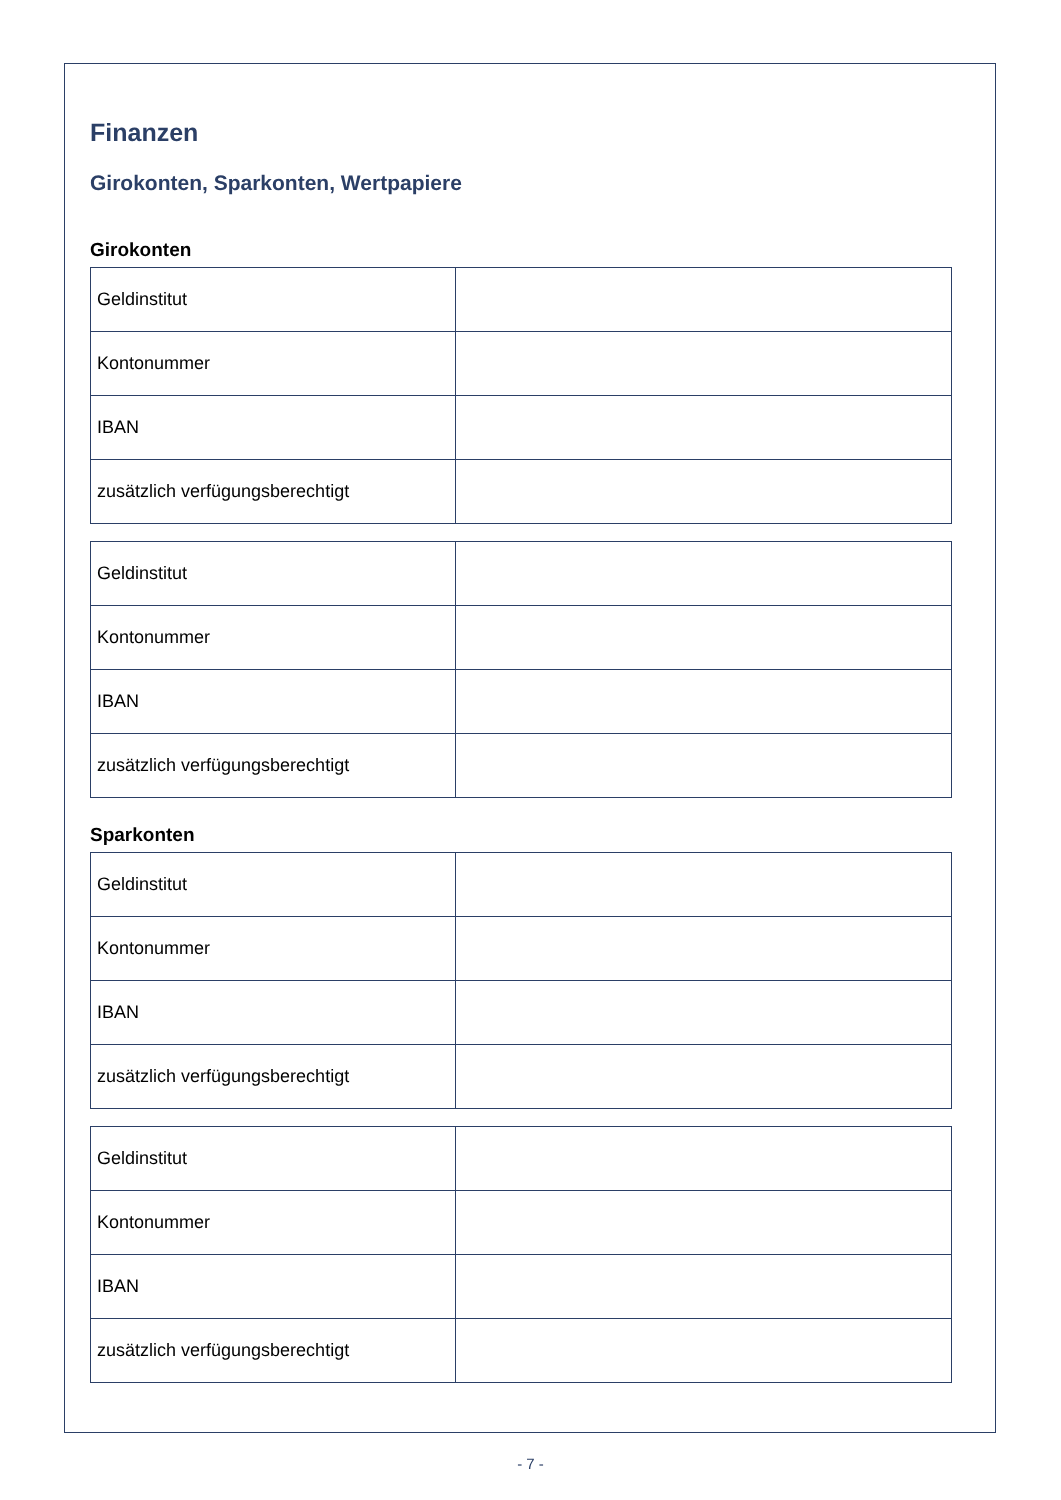Finanzen
Girokonten, Sparkonten, Wertpapiere
Girokonten
| Geldinstitut | |
| Kontonummer | |
| IBAN | |
| zusätzlich verfügungsberechtigt | |
| Geldinstitut | |
| Kontonummer | |
| IBAN | |
| zusätzlich verfügungsberechtigt | |
Sparkonten
| Geldinstitut | |
| Kontonummer | |
| IBAN | |
| zusätzlich verfügungsberechtigt | |
| Geldinstitut | |
| Kontonummer | |
| IBAN | |
| zusätzlich verfügungsberechtigt | |
- 7 -